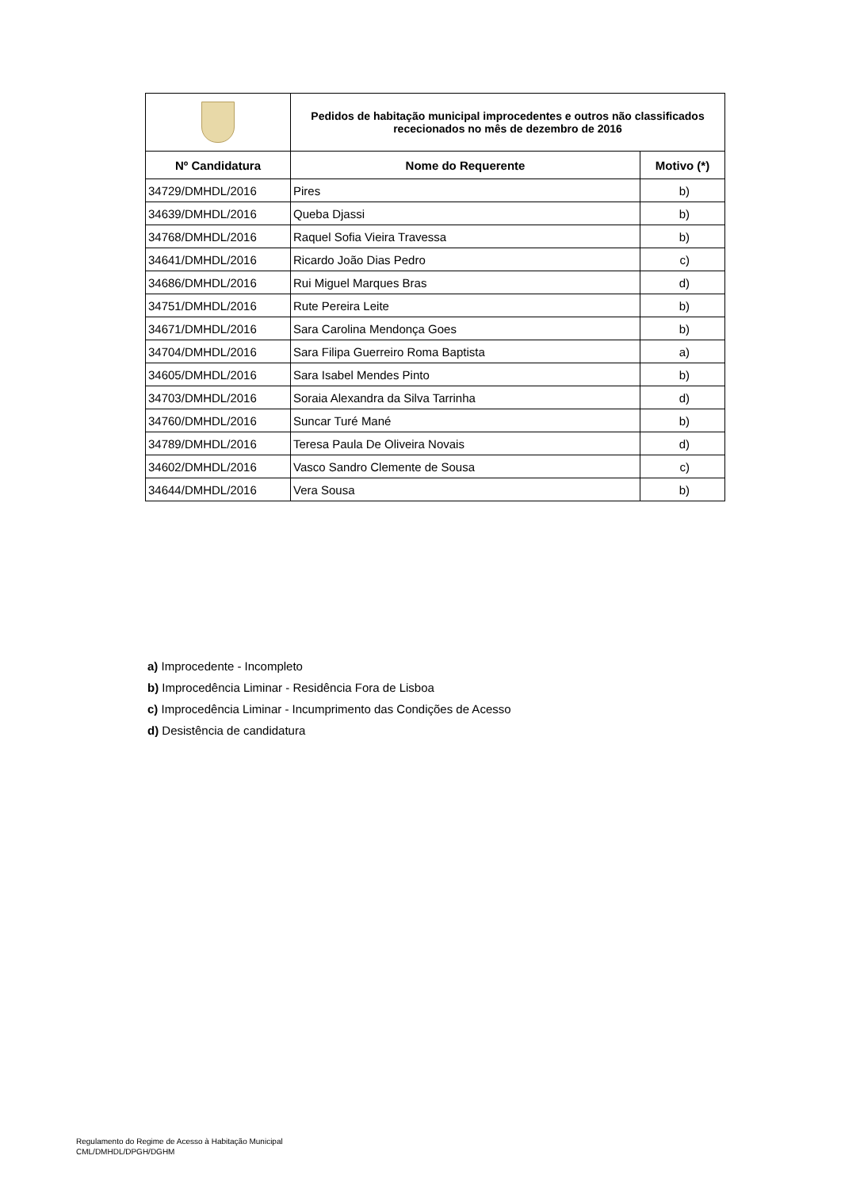| | Pedidos de habitação municipal improcedentes e outros não classificados rececionados no mês de dezembro de 2016 | |
| Nº Candidatura | Nome do Requerente | Motivo (*) |
| 34729/DMHDL/2016 | Pires | b) |
| 34639/DMHDL/2016 | Queba Djassi | b) |
| 34768/DMHDL/2016 | Raquel Sofia Vieira Travessa | b) |
| 34641/DMHDL/2016 | Ricardo João Dias Pedro | c) |
| 34686/DMHDL/2016 | Rui Miguel Marques Bras | d) |
| 34751/DMHDL/2016 | Rute Pereira Leite | b) |
| 34671/DMHDL/2016 | Sara Carolina Mendonça Goes | b) |
| 34704/DMHDL/2016 | Sara Filipa Guerreiro Roma Baptista | a) |
| 34605/DMHDL/2016 | Sara Isabel Mendes Pinto | b) |
| 34703/DMHDL/2016 | Soraia Alexandra da Silva Tarrinha | d) |
| 34760/DMHDL/2016 | Suncar Turé Mané | b) |
| 34789/DMHDL/2016 | Teresa Paula De Oliveira Novais | d) |
| 34602/DMHDL/2016 | Vasco Sandro Clemente de Sousa | c) |
| 34644/DMHDL/2016 | Vera Sousa | b) |
a) Improcedente - Incompleto
b) Improcedência Liminar - Residência Fora de Lisboa
c) Improcedência Liminar - Incumprimento das Condições de Acesso
d) Desistência de candidatura
Regulamento do Regime de Acesso à Habitação Municipal
CML/DMHDL/DPGH/DGHM